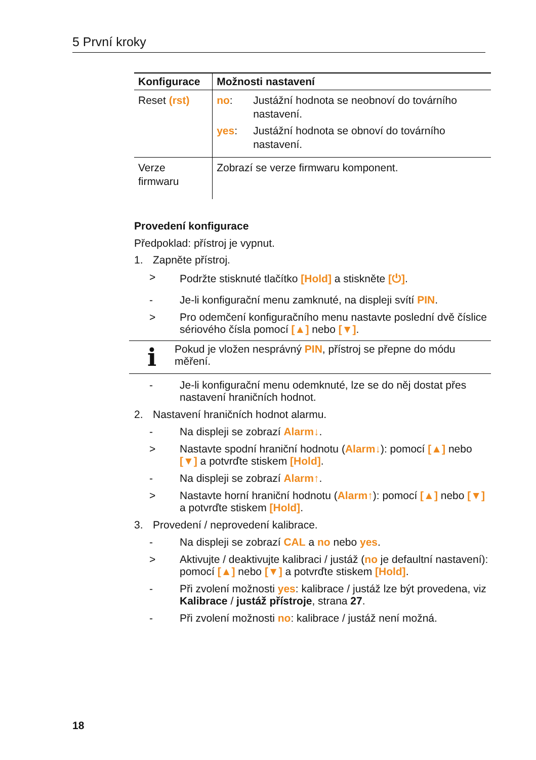5 První kroky
| Konfigurace | Možnosti nastavení |
| --- | --- |
| Reset (rst) | no : Justážní hodnota se neobnoví do továrního nastavení. yes : Justážní hodnota se obnoví do továrního nastavení. |
| Verze firmwaru | Zobrazí se verze firmwaru komponent. |
Provedení konfigurace
Předpoklad: přístroj je vypnut.
1. Zapněte přístroj.
> Podržte stisknuté tlačítko [Hold] a stiskněte [⏻].
- Je-li konfigurační menu zamknuté, na displeji svítí PIN.
> Pro odemčení konfiguračního menu nastavte poslední dvě číslice sériového čísla pomocí [▲] nebo [▼].
i Pokud je vložen nesprávný PIN, přístroj se přepne do módu měření.
- Je-li konfigurační menu odemknuté, lze se do něj dostat přes nastavení hraničních hodnot.
2. Nastavení hraničních hodnot alarmu.
- Na displeji se zobrazí Alarm↓.
> Nastavte spodní hraniční hodnotu (Alarm↓): pomocí [▲] nebo [▼] a potvrďte stiskem [Hold].
- Na displeji se zobrazí Alarm↑.
> Nastavte horní hraniční hodnotu (Alarm↑): pomocí [▲] nebo [▼] a potvrďte stiskem [Hold].
3. Provedení / neprovedení kalibrace.
- Na displeji se zobrazí CAL a no nebo yes.
> Aktivujte / deaktivujte kalibraci / justáž (no je defaultní nastavení): pomocí [▲] nebo [▼] a potvrďte stiskem [Hold].
- Při zvolení možnosti yes: kalibrace / justáž lze být provedena, viz Kalibrace / justáž přístroje, strana 27.
- Při zvolení možnosti no: kalibrace / justáž není možná.
18